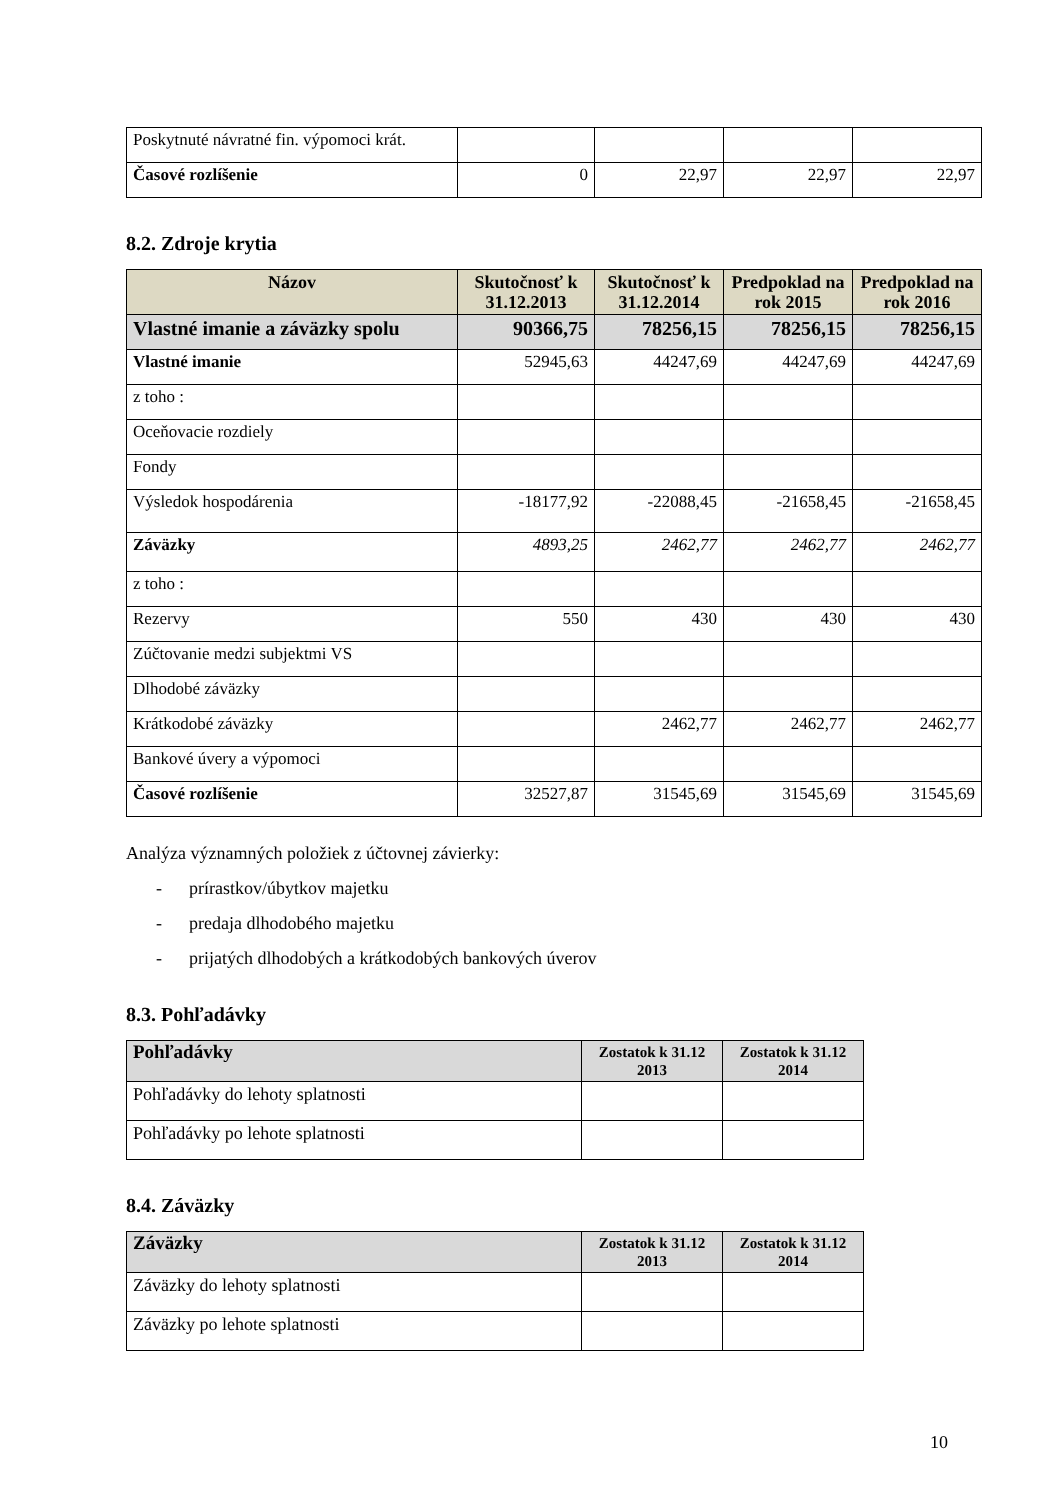| Poskytnuté návratné fin. výpomoci krát. | | | | |
| Časové rozlíšenie | 0 | 22,97 | 22,97 | 22,97 |
8.2. Zdroje krytia
| Názov | Skutočnosť k 31.12.2013 | Skutočnosť k 31.12.2014 | Predpoklad na rok 2015 | Predpoklad na rok 2016 |
| --- | --- | --- | --- | --- |
| Vlastné imanie a záväzky spolu | 90366,75 | 78256,15 | 78256,15 | 78256,15 |
| Vlastné imanie | 52945,63 | 44247,69 | 44247,69 | 44247,69 |
| z toho : | | | | |
| Oceňovacie rozdiely | | | | |
| Fondy | | | | |
| Výsledok hospodárenia | -18177,92 | -22088,45 | -21658,45 | -21658,45 |
| Záväzky | 4893,25 | 2462,77 | 2462,77 | 2462,77 |
| z toho : | | | | |
| Rezervy | 550 | 430 | 430 | 430 |
| Zúčtovanie medzi subjektmi VS | | | | |
| Dlhodobé záväzky | | | | |
| Krátkodobé záväzky | | 2462,77 | 2462,77 | 2462,77 |
| Bankové úvery a výpomoci | | | | |
| Časové rozlíšenie | 32527,87 | 31545,69 | 31545,69 | 31545,69 |
Analýza významných položiek z účtovnej závierky:
- prírastkov/úbytkov majetku
- predaja dlhodobého majetku
- prijatých dlhodobých a krátkodobých bankových úverov
8.3. Pohľadávky
| Pohľadávky | Zostatok k 31.12 2013 | Zostatok k 31.12 2014 |
| --- | --- | --- |
| Pohľadávky do lehoty splatnosti | | |
| Pohľadávky po lehote splatnosti | | |
8.4. Záväzky
| Záväzky | Zostatok k 31.12 2013 | Zostatok k 31.12 2014 |
| --- | --- | --- |
| Záväzky do lehoty splatnosti | | |
| Záväzky po lehote splatnosti | | |
10